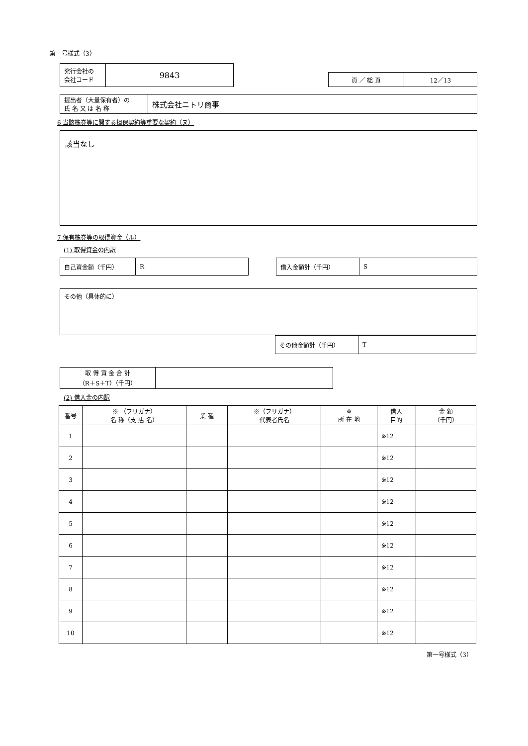第一号様式（3）
| 発行会社の 会社コード | 9843 |
| 頁 ／ 総 頁 | 12／13 |
| 提出者（大量保有者）の 氏 名 又 は 名 称 | 株式会社ニトリ商事 |
6 当該株券等に関する担保契約等重要な契約（ヌ）
該当なし
7 保有株券等の取得資金（ル）
(1) 取得資金の内訳
| 自己資金額（千円） | R |
| 借入金額計（千円） | S |
その他（具体的に）
| その他金額計（千円） | T |
| 取 得 資 金 合 計 （R＋S＋T）（千円） | |
(2) 借入金の内訳
| 番号 | ※ （フリガナ） 名 称（支 店 名） | 業 種 | ※（フリガナ） 代表者氏名 | ※ 所 在 地 | 借入 目的 | 金 額 （千円） |
| --- | --- | --- | --- | --- | --- | --- |
| 1 | | | | | ※12 | |
| 2 | | | | | ※12 | |
| 3 | | | | | ※12 | |
| 4 | | | | | ※12 | |
| 5 | | | | | ※12 | |
| 6 | | | | | ※12 | |
| 7 | | | | | ※12 | |
| 8 | | | | | ※12 | |
| 9 | | | | | ※12 | |
| 10 | | | | | ※12 | |
第一号様式（3）